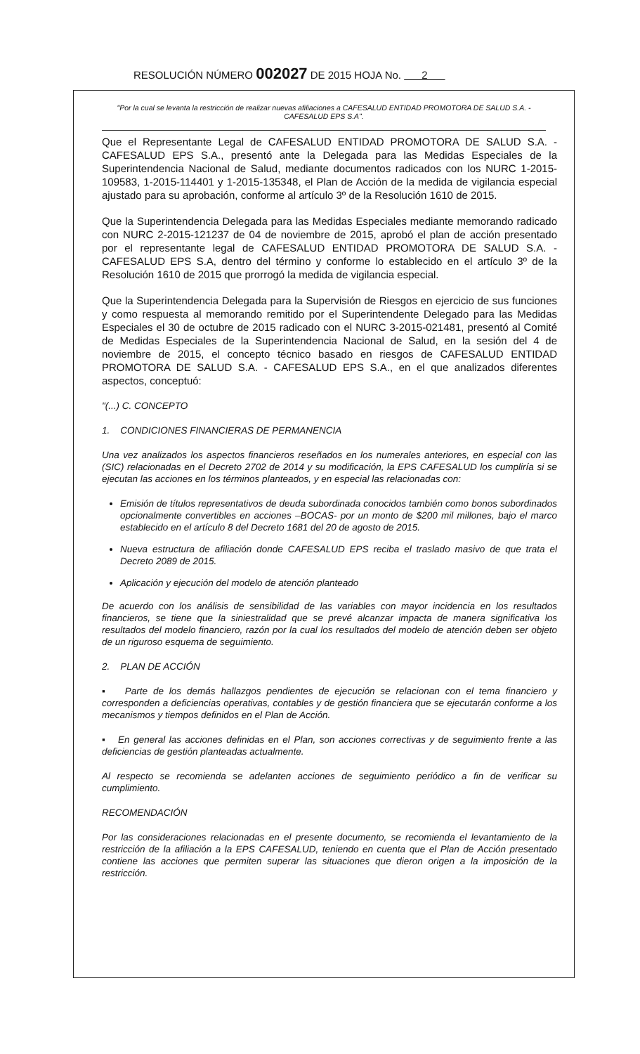RESOLUCIÓN NÚMERO 002027 DE 2015 HOJA No. 2
"Por la cual se levanta la restricción de realizar nuevas afiliaciones a CAFESALUD ENTIDAD PROMOTORA DE SALUD S.A. - CAFESALUD EPS S.A".
Que el Representante Legal de CAFESALUD ENTIDAD PROMOTORA DE SALUD S.A. - CAFESALUD EPS S.A., presentó ante la Delegada para las Medidas Especiales de la Superintendencia Nacional de Salud, mediante documentos radicados con los NURC 1-2015-109583, 1-2015-114401 y 1-2015-135348, el Plan de Acción de la medida de vigilancia especial ajustado para su aprobación, conforme al artículo 3º de la Resolución 1610 de 2015.
Que la Superintendencia Delegada para las Medidas Especiales mediante memorando radicado con NURC 2-2015-121237 de 04 de noviembre de 2015, aprobó el plan de acción presentado por el representante legal de CAFESALUD ENTIDAD PROMOTORA DE SALUD S.A. - CAFESALUD EPS S.A, dentro del término y conforme lo establecido en el artículo 3º de la Resolución 1610 de 2015 que prorrogó la medida de vigilancia especial.
Que la Superintendencia Delegada para la Supervisión de Riesgos en ejercicio de sus funciones y como respuesta al memorando remitido por el Superintendente Delegado para las Medidas Especiales el 30 de octubre de 2015 radicado con el NURC 3-2015-021481, presentó al Comité de Medidas Especiales de la Superintendencia Nacional de Salud, en la sesión del 4 de noviembre de 2015, el concepto técnico basado en riesgos de CAFESALUD ENTIDAD PROMOTORA DE SALUD S.A. - CAFESALUD EPS S.A., en el que analizados diferentes aspectos, conceptuó:
"(...) C. CONCEPTO
1. CONDICIONES FINANCIERAS DE PERMANENCIA
Una vez analizados los aspectos financieros reseñados en los numerales anteriores, en especial con las (SIC) relacionadas en el Decreto 2702 de 2014 y su modificación, la EPS CAFESALUD los cumpliría si se ejecutan las acciones en los términos planteados, y en especial las relacionadas con:
Emisión de títulos representativos de deuda subordinada conocidos también como bonos subordinados opcionalmente convertibles en acciones –BOCAS- por un monto de $200 mil millones, bajo el marco establecido en el artículo 8 del Decreto 1681 del 20 de agosto de 2015.
Nueva estructura de afiliación donde CAFESALUD EPS reciba el traslado masivo de que trata el Decreto 2089 de 2015.
Aplicación y ejecución del modelo de atención planteado
De acuerdo con los análisis de sensibilidad de las variables con mayor incidencia en los resultados financieros, se tiene que la siniestralidad que se prevé alcanzar impacta de manera significativa los resultados del modelo financiero, razón por la cual los resultados del modelo de atención deben ser objeto de un riguroso esquema de seguimiento.
2. PLAN DE ACCIÓN
▪ Parte de los demás hallazgos pendientes de ejecución se relacionan con el tema financiero y corresponden a deficiencias operativas, contables y de gestión financiera que se ejecutarán conforme a los mecanismos y tiempos definidos en el Plan de Acción.
▪ En general las acciones definidas en el Plan, son acciones correctivas y de seguimiento frente a las deficiencias de gestión planteadas actualmente.
Al respecto se recomienda se adelanten acciones de seguimiento periódico a fin de verificar su cumplimiento.
RECOMENDACIÓN
Por las consideraciones relacionadas en el presente documento, se recomienda el levantamiento de la restricción de la afiliación a la EPS CAFESALUD, teniendo en cuenta que el Plan de Acción presentado contiene las acciones que permiten superar las situaciones que dieron origen a la imposición de la restricción.